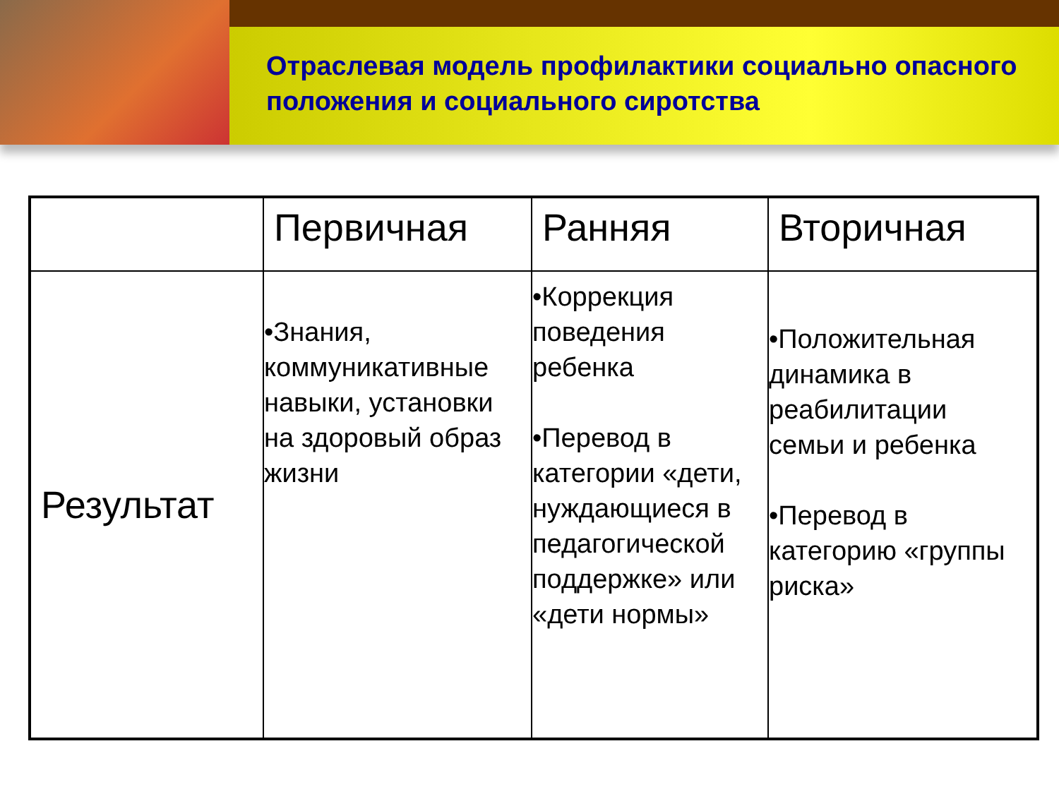Отраслевая модель профилактики социально опасного положения и социального сиротства
| | Первичная | Ранняя | Вторичная |
| --- | --- | --- | --- |
| Результат | •Знания, коммуникативные навыки, установки на здоровый образ жизни | •Коррекция поведения ребенка •Перевод в категории «дети, нуждающиеся в педагогической поддержке» или «дети нормы» | •Положительная динамика в реабилитации семьи и ребенка •Перевод в категорию «группы риска» |